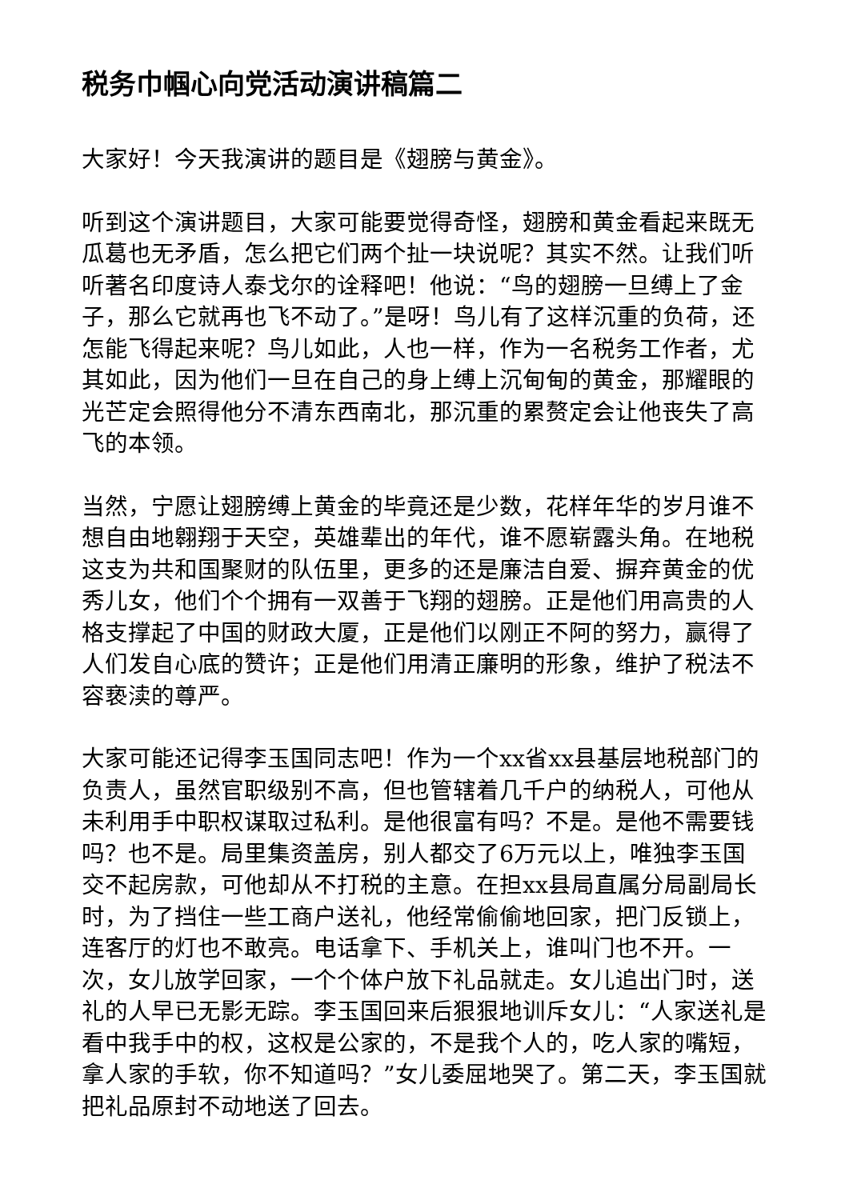税务巾帼心向党活动演讲稿篇二
大家好！今天我演讲的题目是《翅膀与黄金》。
听到这个演讲题目，大家可能要觉得奇怪，翅膀和黄金看起来既无瓜葛也无矛盾，怎么把它们两个扯一块说呢？其实不然。让我们听听著名印度诗人泰戈尔的诠释吧！他说：“鸟的翅膀一旦缚上了金子，那么它就再也飞不动了。”是呀！鸟儿有了这样沉重的负荷，还怎能飞得起来呢？鸟儿如此，人也一样，作为一名税务工作者，尤其如此，因为他们一旦在自己的身上缚上沉甸甸的黄金，那耀眼的光芒定会照得他分不清东西南北，那沉重的累赘定会让他丧失了高飞的本领。
当然，宁愿让翅膀缚上黄金的毕竟还是少数，花样年华的岁月谁不想自由地翱翔于天空，英雄辈出的年代，谁不愿崭露头角。在地税这支为共和国聚财的队伍里，更多的还是廉洁自爱、摒弃黄金的优秀儿女，他们个个拥有一双善于飞翔的翅膀。正是他们用高贵的人格支撑起了中国的财政大厦，正是他们以刚正不阿的努力，赢得了人们发自心底的赞许；正是他们用清正廉明的形象，维护了税法不容亵渎的尊严。
大家可能还记得李玉国同志吧！作为一个xx省xx县基层地税部门的负责人，虽然官职级别不高，但也管辖着几千户的纳税人，可他从未利用手中职权谋取过私利。是他很富有吗？不是。是他不需要钱吗？也不是。局里集资盖房，别人都交了6万元以上，唯独李玉国交不起房款，可他却从不打税的主意。在担xx县局直属分局副局长时，为了挡住一些工商户送礼，他经常偷偷地回家，把门反锁上，连客厅的灯也不敢亮。电话拿下、手机关上，谁叫门也不开。一次，女儿放学回家，一个个体户放下礼品就走。女儿追出门时，送礼的人早已无影无踪。李玉国回来后狠狠地训斥女儿：“人家送礼是看中我手中的权，这权是公家的，不是我个人的，吃人家的嘴短，拿人家的手软，你不知道吗？”女儿委屈地哭了。第二天，李玉国就把礼品原封不动地送了回去。